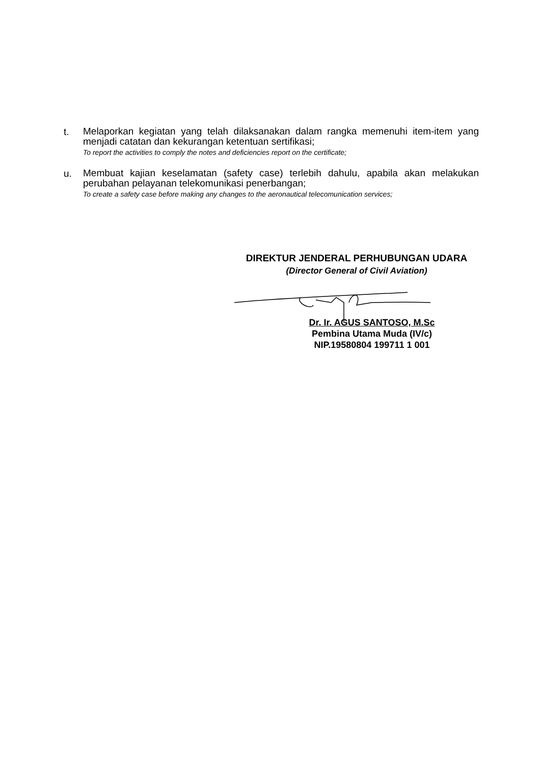t.
Melaporkan kegiatan yang telah dilaksanakan dalam rangka memenuhi item-item yang menjadi catatan dan kekurangan ketentuan sertifikasi;
To report the activities to comply the notes and deficiencies report on the certificate;
u.
Membuat kajian keselamatan (safety case) terlebih dahulu, apabila akan melakukan perubahan pelayanan telekomunikasi penerbangan;
To create a safety case before making any changes to the aeronautical telecomunication services;
DIREKTUR JENDERAL PERHUBUNGAN UDARA
(Director General of Civil Aviation)
Dr. Ir. AGUS SANTOSO, M.Sc
Pembina Utama Muda (IV/c)
NIP.19580804 199711 1 001